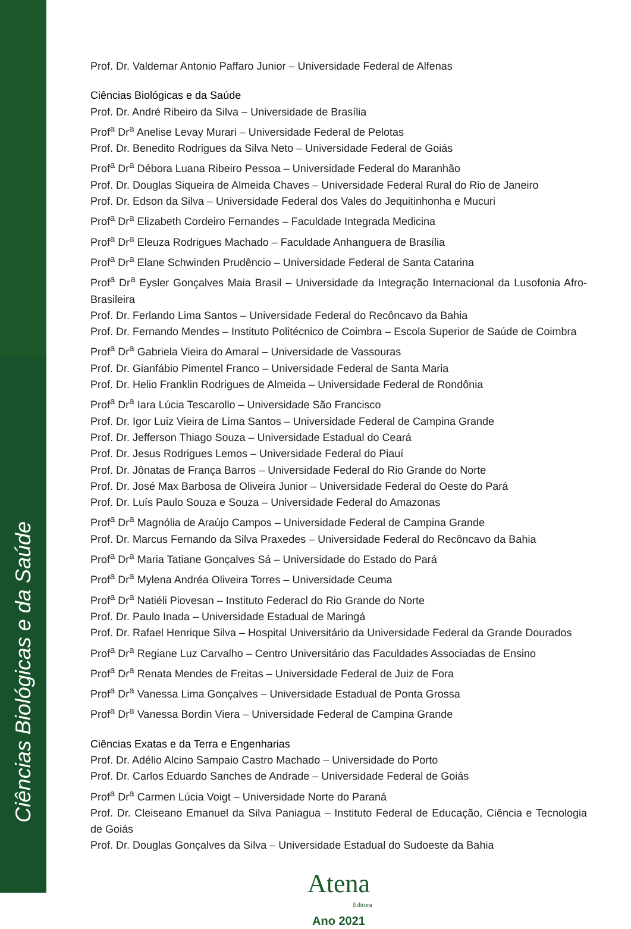Ciências Biológicas e da Saúde
Prof. Dr. Valdemar Antonio Paffaro Junior – Universidade Federal de Alfenas
Ciências Biológicas e da Saúde
Prof. Dr. André Ribeiro da Silva – Universidade de Brasília
Prof<sup>a</sup> Dr<sup>a</sup> Anelise Levay Murari – Universidade Federal de Pelotas
Prof. Dr. Benedito Rodrigues da Silva Neto – Universidade Federal de Goiás
Prof<sup>a</sup> Dr<sup>a</sup> Débora Luana Ribeiro Pessoa – Universidade Federal do Maranhão
Prof. Dr. Douglas Siqueira de Almeida Chaves – Universidade Federal Rural do Rio de Janeiro
Prof. Dr. Edson da Silva – Universidade Federal dos Vales do Jequitinhonha e Mucuri
Prof<sup>a</sup> Dr<sup>a</sup> Elizabeth Cordeiro Fernandes – Faculdade Integrada Medicina
Prof<sup>a</sup> Dr<sup>a</sup> Eleuza Rodrigues Machado – Faculdade Anhanguera de Brasília
Prof<sup>a</sup> Dr<sup>a</sup> Elane Schwinden Prudêncio – Universidade Federal de Santa Catarina
Prof<sup>a</sup> Dr<sup>a</sup> Eysler Gonçalves Maia Brasil – Universidade da Integração Internacional da Lusofonia Afro-Brasileira
Prof. Dr. Ferlando Lima Santos – Universidade Federal do Recôncavo da Bahia
Prof. Dr. Fernando Mendes – Instituto Politécnico de Coimbra – Escola Superior de Saúde de Coimbra
Prof<sup>a</sup> Dr<sup>a</sup> Gabriela Vieira do Amaral – Universidade de Vassouras
Prof. Dr. Gianfábio Pimentel Franco – Universidade Federal de Santa Maria
Prof. Dr. Helio Franklin Rodrigues de Almeida – Universidade Federal de Rondônia
Prof<sup>a</sup> Dr<sup>a</sup> Iara Lúcia Tescarollo – Universidade São Francisco
Prof. Dr. Igor Luiz Vieira de Lima Santos – Universidade Federal de Campina Grande
Prof. Dr. Jefferson Thiago Souza – Universidade Estadual do Ceará
Prof. Dr. Jesus Rodrigues Lemos – Universidade Federal do Piauí
Prof. Dr. Jônatas de França Barros – Universidade Federal do Rio Grande do Norte
Prof. Dr. José Max Barbosa de Oliveira Junior – Universidade Federal do Oeste do Pará
Prof. Dr. Luís Paulo Souza e Souza – Universidade Federal do Amazonas
Prof<sup>a</sup> Dr<sup>a</sup> Magnólia de Araújo Campos – Universidade Federal de Campina Grande
Prof. Dr. Marcus Fernando da Silva Praxedes – Universidade Federal do Recôncavo da Bahia
Prof<sup>a</sup> Dr<sup>a</sup> Maria Tatiane Gonçalves Sá – Universidade do Estado do Pará
Prof<sup>a</sup> Dr<sup>a</sup> Mylena Andréa Oliveira Torres – Universidade Ceuma
Prof<sup>a</sup> Dr<sup>a</sup> Natiéli Piovesan – Instituto Federacl do Rio Grande do Norte
Prof. Dr. Paulo Inada – Universidade Estadual de Maringá
Prof. Dr. Rafael Henrique Silva – Hospital Universitário da Universidade Federal da Grande Dourados
Prof<sup>a</sup> Dr<sup>a</sup> Regiane Luz Carvalho – Centro Universitário das Faculdades Associadas de Ensino
Prof<sup>a</sup> Dr<sup>a</sup> Renata Mendes de Freitas – Universidade Federal de Juiz de Fora
Prof<sup>a</sup> Dr<sup>a</sup> Vanessa Lima Gonçalves – Universidade Estadual de Ponta Grossa
Prof<sup>a</sup> Dr<sup>a</sup> Vanessa Bordin Viera – Universidade Federal de Campina Grande
Ciências Exatas e da Terra e Engenharias
Prof. Dr. Adélio Alcino Sampaio Castro Machado – Universidade do Porto
Prof. Dr. Carlos Eduardo Sanches de Andrade – Universidade Federal de Goiás
Prof<sup>a</sup> Dr<sup>a</sup> Carmen Lúcia Voigt – Universidade Norte do Paraná
Prof. Dr. Cleiseano Emanuel da Silva Paniagua – Instituto Federal de Educação, Ciência e Tecnologia de Goiás
Prof. Dr. Douglas Gonçalves da Silva – Universidade Estadual do Sudoeste da Bahia
Atena
Editora
Ano 2021